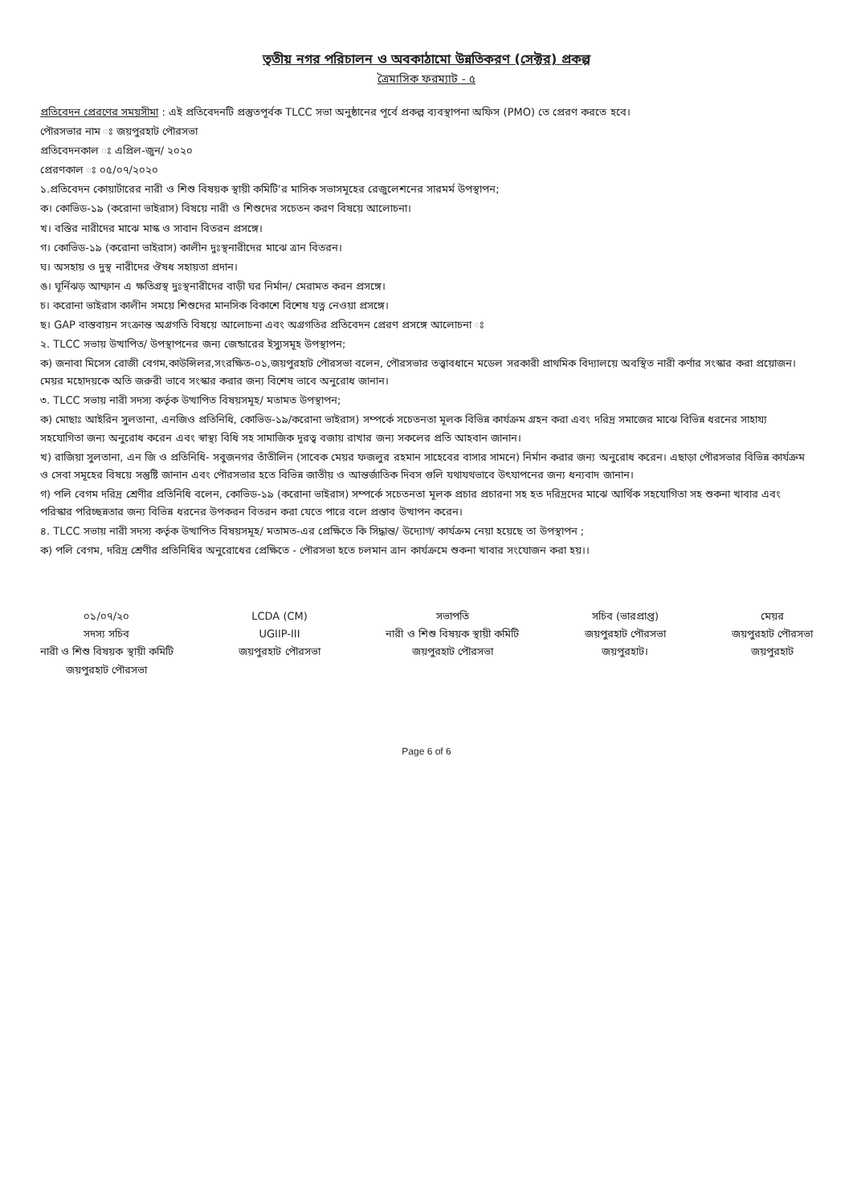তৃতীয় নগর পরিচালন ও অবকাঠামো উন্নতিকরণ (সেক্টর) প্রকল্প
ত্রৈমাসিক ফরম্যাট - ৫
প্রতিবেদন প্রেরণের সময়সীমা : এই প্রতিবেদনটি প্রস্তুতপূর্বক TLCC সভা অনুষ্ঠানের পূর্বে প্রকল্প ব্যবস্থাপনা অফিস (PMO) তে প্রেরণ করতে হবে।
পৌরসভার নাম ঃ জয়পুরহাট পৌরসভা
প্রতিবেদনকাল ঃ এপ্রিল-জুন/ ২০২০
প্রেরণকাল ঃ ০৫/০৭/২০২০
১.প্রতিবেদন কোয়ার্টারের নারী ও শিশু বিষয়ক স্থায়ী কমিটি'র মাসিক সভাসমূহের রেজুলেশনের সারমর্ম উপস্থাপন;
ক। কোভিড-১৯ (করোনা ভাইরাস) বিষয়ে নারী ও শিশুদের সচেতন করণ বিষয়ে আলোচনা।
খ। বস্তির নারীদের মাঝে মাস্ক ও সাবান বিতরন প্রসঙ্গে।
গ। কোভিড-১৯ (করোনা ভাইরাস) কালীন দুঃস্থনারীদের মাঝে ত্রান বিতরন।
ঘ। অসহায় ও দুস্থ নারীদের ঔষধ সহায়তা প্রদান।
ঙ। ঘূর্নিঝড় আম্ফান এ ক্ষতিগ্রস্থ দুঃস্থনারীদের বাড়ী ঘর নির্মান/ মেরামত করন প্রসঙ্গে।
চ। করোনা ভাইরাস কালীন সময়ে শিশুদের মানসিক বিকাশে বিশেষ যত্ন নেওয়া প্রসঙ্গে।
ছ। GAP বাস্তবায়ন সংক্রান্ত অগ্রগতি বিষয়ে আলোচনা এবং অগ্রগতির প্রতিবেদন প্রেরণ প্রসঙ্গে আলোচনা ঃ
২. TLCC সভায় উত্থাপিত/ উপস্থাপনের জন্য জেন্ডারের ইস্যুসমূহ উপস্থাপন;
ক) জনাবা মিসেস রোজী বেগম,কাউন্সিলর,সংরক্ষিত-০১,জয়পুরহাট পৌরসভা বলেন, পৌরসভার তত্ত্বাবধানে মডেল সরকারী প্রাথমিক বিদ্যালয়ে অবস্থিত নারী কর্ণার সংস্কার করা প্রয়োজন। মেয়র মহোদয়কে অতি জরুরী ভাবে সংস্কার করার জন্য বিশেষ ভাবে অনুরোধ জানান।
৩. TLCC সভায় নারী সদস্য কর্তৃক উত্থাপিত বিষয়সমূহ/ মতামত উপস্থাপন;
ক) মোছাঃ আইরিন সুলতানা, এনজিও প্রতিনিধি, কোভিড-১৯/করোনা ভাইরাস) সম্পর্কে সচেতনতা মূলক বিভিন্ন কার্যক্রম গ্রহন করা এবং দরিদ্র সমাজের মাঝে বিভিন্ন ধরনের সাহায্য সহযোগিতা জন্য অনুরোধ করেন এবং স্বাস্থ্য বিধি সহ সামাজিক দূরত্ব বজায় রাখার জন্য সকলের প্রতি আহবান জানান।
খ) রাজিয়া সুলতানা, এন জি ও প্রতিনিধি- সবুজনগর তাঁতীলিন (সাবেক মেয়র ফজলুর রহমান সাহেবের বাসার সামনে) নির্মান করার জন্য অনুরোধ করেন। এছাড়া পৌরসভার বিভিন্ন কার্যক্রম ও সেবা সমূহের বিষয়ে সন্তুষ্টি জানান এবং পৌরসভার হতে বিভিন্ন জাতীয় ও আন্তর্জাতিক দিবস গুলি যথাযথভাবে উৎযাপনের জন্য ধন্যবাদ জানান।
গ) পলি বেগম দরিদ্র শ্রেণীর প্রতিনিধি বলেন, কোভিড-১৯ (করোনা ভাইরাস) সম্পর্কে সচেতনতা মূলক প্রচার প্রচারনা সহ হত দরিদ্রদের মাঝে আর্থিক সহযোগিতা সহ শুকনা খাবার এবং পরিস্কার পরিচ্ছন্নতার জন্য বিভিন্ন ধরনের উপকরন বিতরন করা যেতে পারে বলে প্রস্তাব উত্থাপন করেন।
৪. TLCC সভায় নারী সদস্য কর্তৃক উত্থাপিত বিষয়সমূহ/ মতামত-এর প্রেক্ষিতে কি সিদ্ধান্ত/ উদ্যোগ/ কার্যক্রম নেয়া হয়েছে তা উপস্থাপন ;
ক) পলি বেগম, দরিদ্র শ্রেণীর প্রতিনিধির অনুরোধের প্রেক্ষিতে - পৌরসভা হতে চলমান ত্রান কার্যক্রমে শুকনা খাবার সংযোজন করা হয়।।
০১/০৭/২০
সদস্য সচিব
নারী ও শিশু বিষয়ক স্থায়ী কমিটি
জয়পুরহাট পৌরসভা
LCDA (CM)
UGIIP-III
জয়পুরহাট পৌরসভা
সভাপতি
নারী ও শিশু বিষয়ক স্থায়ী কমিটি
জয়পুরহাট পৌরসভা
সচিব (ভারপ্রাপ্ত)
জয়পুরহাট পৌরসভা
জয়পুরহাট।
মেয়র
জয়পুরহাট পৌরসভা
জয়পুরহাট
Page 6 of 6